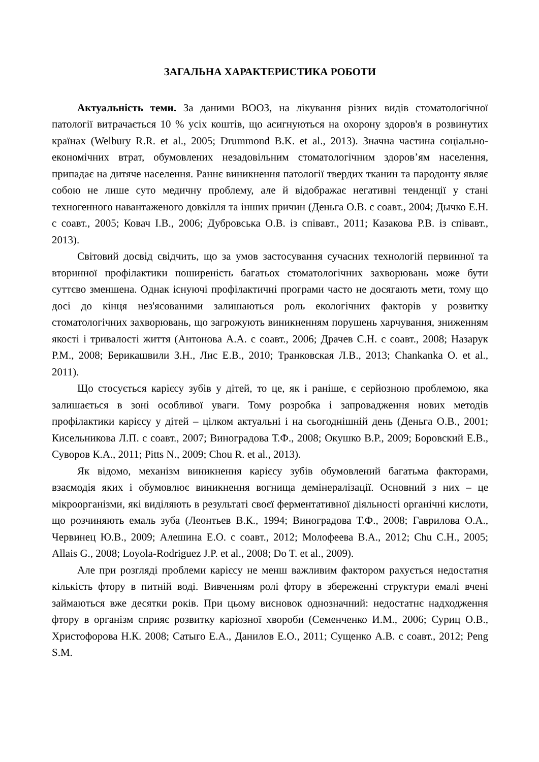ЗАГАЛЬНА ХАРАКТЕРИСТИКА РОБОТИ
Актуальність теми. За даними ВООЗ, на лікування різних видів стоматологічної патології витрачається 10 % усіх коштів, що асигнуються на охорону здоров'я в розвинутих країнах (Welbury R.R. et al., 2005; Drummond B.K. et al., 2013). Значна частина соціально-економічних втрат, обумовлених незадовільним стоматологічним здоров’ям населення, припадає на дитяче населення. Раннє виникнення патології твердих тканин та пародонту являє собою не лише суто медичну проблему, але й відображає негативні тенденції у стані техногенного навантаженого довкілля та інших причин (Деньга О.В. с соавт., 2004; Дычко Е.Н. с соавт., 2005; Ковач І.В., 2006; Дубровська О.В. із співавт., 2011; Казакова Р.В. із співавт., 2013).
Світовий досвід свідчить, що за умов застосування сучасних технологій первинної та вторинної профілактики поширеність багатьох стоматологічних захворювань може бути суттєво зменшена. Однак існуючі профілактичні програми часто не досягають мети, тому що досі до кінця нез'ясованими залишаються роль екологічних факторів у розвитку стоматологічних захворювань, що загрожують виникненням порушень харчування, зниженням якості і тривалості життя (Антонова А.А. с соавт., 2006; Драчев С.Н. с соавт., 2008; Назарук Р.М., 2008; Берикашвили З.Н., Лис Е.В., 2010; Транковская Л.В., 2013; Chankanka O. et al., 2011).
Що стосується карієсу зубів у дітей, то це, як і раніше, є серйозною проблемою, яка залишається в зоні особливої уваги. Тому розробка і запровадження нових методів профілактики карієсу у дітей – цілком актуальні і на сьогоднішній день (Деньга О.В., 2001; Кисельникова Л.П. с соавт., 2007; Виноградова Т.Ф., 2008; Окушко В.Р., 2009; Боровский Е.В., Суворов К.А., 2011; Pitts N., 2009; Chou R. et al., 2013).
Як відомо, механізм виникнення карієсу зубів обумовлений багатьма факторами, взаємодія яких і обумовлює виникнення вогнища демінералізації. Основний з них – це мікроорганізми, які виділяють в результаті своєї ферментативної діяльності органічні кислоти, що розчиняють емаль зуба (Леонтьев В.К., 1994; Виноградова Т.Ф., 2008; Гаврилова О.А., Червинец Ю.В., 2009; Алешина Е.О. с соавт., 2012; Молофеева В.А., 2012; Chu C.H., 2005; Allais G., 2008; Loyola-Rodriguez J.P. et al., 2008; Do T. et al., 2009).
Але при розгляді проблеми карієсу не менш важливим фактором рахується недостатня кількість фтору в питній воді. Вивченням ролі фтору в збереженні структури емалі вчені займаються вже десятки років. При цьому висновок однозначний: недостатнє надходження фтору в організм сприяє розвитку каріозної хвороби (Семенченко И.М., 2006; Суриц О.В., Христофорова Н.К. 2008; Сатыго Е.А., Данилов Е.О., 2011; Сущенко А.В. с соавт., 2012; Peng S.M.